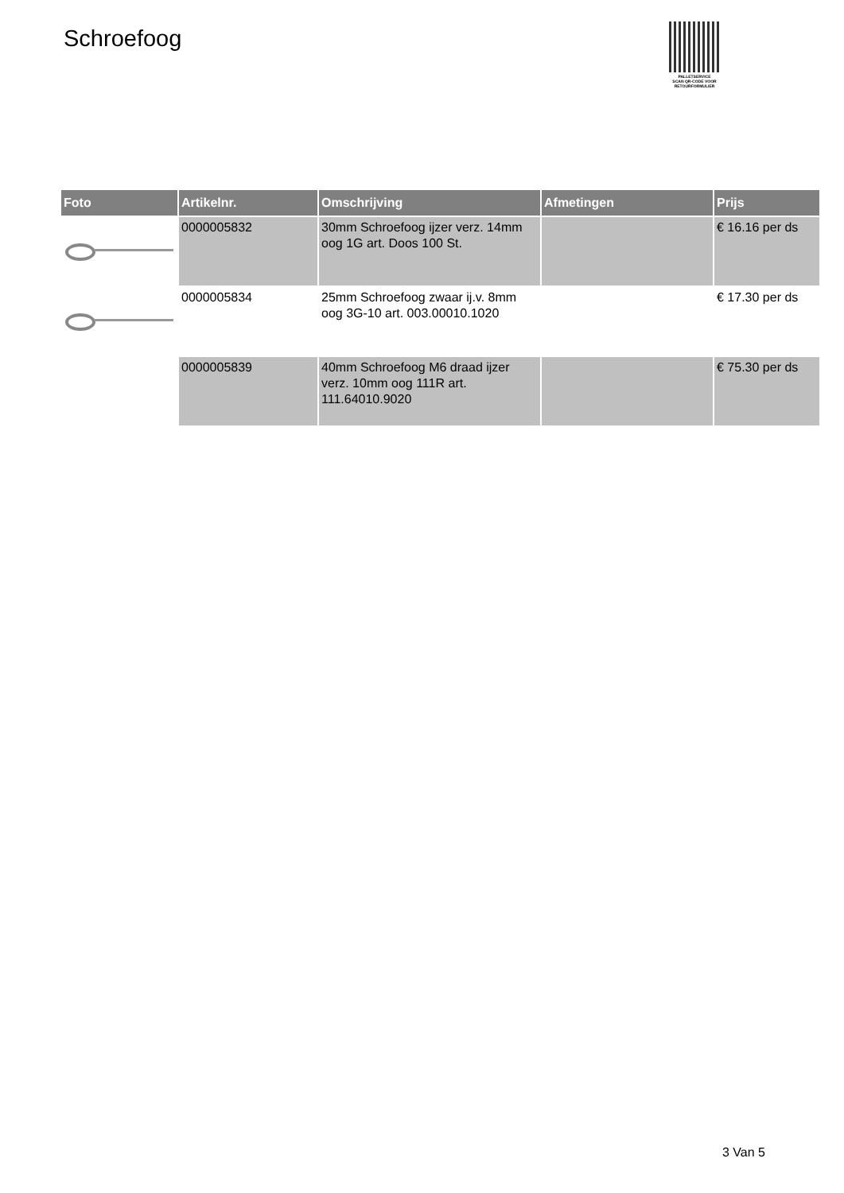Schroefoog
PALLETSERVICE
SCAN QR-CODE VOOR
RETOURFORMULIER
| Foto | Artikelnr. | Omschrijving | Afmetingen | Prijs |
| --- | --- | --- | --- | --- |
| | 0000005832 | 30mm Schroefoog ijzer verz. 14mm oog 1G art. Doos 100 St. | | € 16.16 per ds |
| | 0000005834 | 25mm Schroefoog zwaar ij.v. 8mm oog 3G-10 art. 003.00010.1020 | | € 17.30 per ds |
| | 0000005839 | 40mm Schroefoog M6 draad ijzer verz. 10mm oog 111R art. 111.64010.9020 | | € 75.30 per ds |
3 Van 5